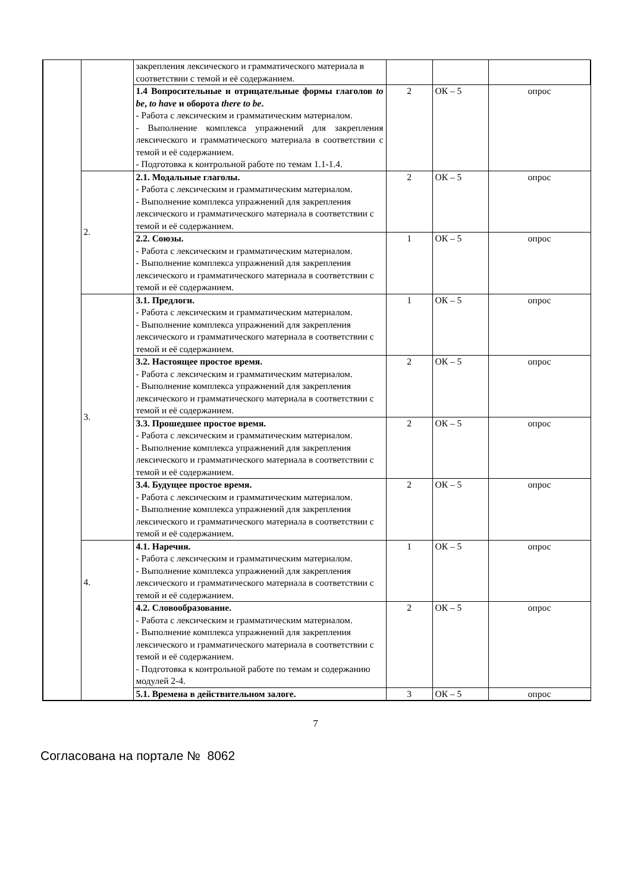| | | закрепления лексического и грамматического материала в соответствии с темой и её содержанием. | | | |
| | | 1.4 Вопросительные и отрицательные формы глаголов to be , to have и оборота there to be . - Работа с лексическим и грамматическим материалом. - Выполнение комплекса упражнений для закрепления лексического и грамматического материала в соответствии с темой и её содержанием. - Подготовка к контрольной работе по темам 1.1-1.4. | 2 | ОК – 5 | опрос |
| | 2. | 2.1. Модальные глаголы. - Работа с лексическим и грамматическим материалом. - Выполнение комплекса упражнений для закрепления лексического и грамматического материала в соответствии с темой и её содержанием. | 2 | ОК – 5 | опрос |
| | | 2.2. Союзы. - Работа с лексическим и грамматическим материалом. - Выполнение комплекса упражнений для закрепления лексического и грамматического материала в соответствии с темой и её содержанием. | 1 | ОК – 5 | опрос |
| | 3. | 3.1. Предлоги. - Работа с лексическим и грамматическим материалом. - Выполнение комплекса упражнений для закрепления лексического и грамматического материала в соответствии с темой и её содержанием. | 1 | ОК – 5 | опрос |
| | | 3.2. Настоящее простое время. - Работа с лексическим и грамматическим материалом. - Выполнение комплекса упражнений для закрепления лексического и грамматического материала в соответствии с темой и её содержанием. | 2 | ОК – 5 | опрос |
| | | 3.3. Прошедшее простое время. - Работа с лексическим и грамматическим материалом. - Выполнение комплекса упражнений для закрепления лексического и грамматического материала в соответствии с темой и её содержанием. | 2 | ОК – 5 | опрос |
| | | 3.4. Будущее простое время. - Работа с лексическим и грамматическим материалом. - Выполнение комплекса упражнений для закрепления лексического и грамматического материала в соответствии с темой и её содержанием. | 2 | ОК – 5 | опрос |
| | 4. | 4.1. Наречия. - Работа с лексическим и грамматическим материалом. - Выполнение комплекса упражнений для закрепления лексического и грамматического материала в соответствии с темой и её содержанием. | 1 | ОК – 5 | опрос |
| | | 4.2. Словообразование. - Работа с лексическим и грамматическим материалом. - Выполнение комплекса упражнений для закрепления лексического и грамматического материала в соответствии с темой и её содержанием. - Подготовка к контрольной работе по темам и содержанию модулей 2-4. | 2 | ОК – 5 | опрос |
| | | 5.1. Времена в действительном залоге. | 3 | ОК – 5 | опрос |
7
Согласована на портале № 8062